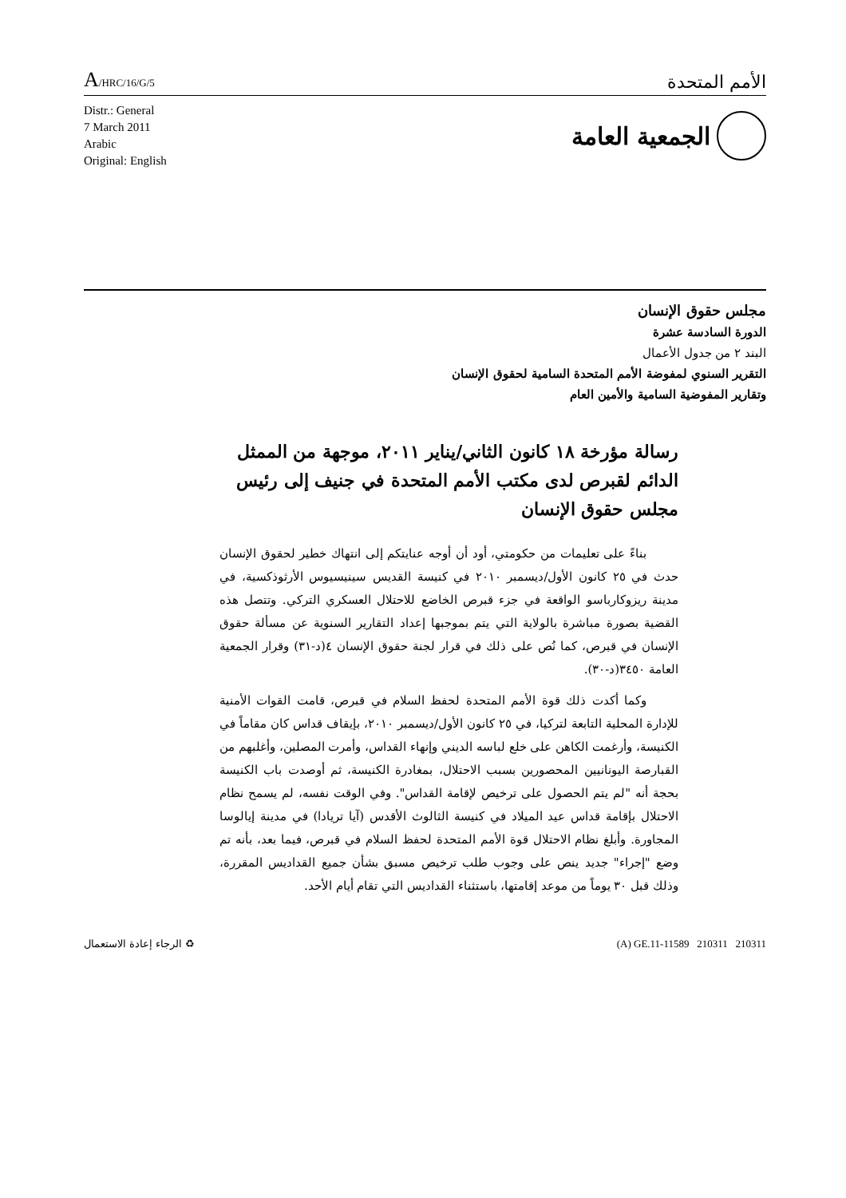A/HRC/16/G/5
الأمم المتحدة
Distr.: General
7 March 2011
Arabic
Original: English
الجمعية العامة
مجلس حقوق الإنسان
الدورة السادسة عشرة
البند ٢ من جدول الأعمال
التقرير السنوي لمفوضة الأمم المتحدة السامية لحقوق الإنسان
وتقارير المفوضية السامية والأمين العام
رسالة مؤرخة ١٨ كانون الثاني/يناير ٢٠١١، موجهة من الممثل الدائم لقبرص لدى مكتب الأمم المتحدة في جنيف إلى رئيس مجلس حقوق الإنسان
بناءً على تعليمات من حكومتي، أود أن أوجه عنايتكم إلى انتهاك خطير لحقوق الإنسان حدث في ٢٥ كانون الأول/ديسمبر ٢٠١٠ في كنيسة القديس سينيسيوس الأرثوذكسية، في مدينة ريزوكارباسو الواقعة في جزء قبرص الخاضع للاحتلال العسكري التركي. وتتصل هذه القضية بصورة مباشرة بالولاية التي يتم بموجبها إعداد التقارير السنوية عن مسألة حقوق الإنسان في قبرص، كما نُص على ذلك في قرار لجنة حقوق الإنسان ٤(د-٣١) وقرار الجمعية العامة ٣٤٥٠(د-٣٠).
وكما أكدت ذلك قوة الأمم المتحدة لحفظ السلام في قبرص، قامت القوات الأمنية للإدارة المحلية التابعة لتركيا، في ٢٥ كانون الأول/ديسمبر ٢٠١٠، بإيقاف قداس كان مقاماً في الكنيسة، وأرغمت الكاهن على خلع لباسه الديني وإنهاء القداس، وأمرت المصلين، وأغلبهم من القبارصة اليونانيين المحصورين بسبب الاحتلال، بمغادرة الكنيسة، ثم أوصدت باب الكنيسة بحجة أنه "لم يتم الحصول على ترخيص لإقامة القداس". وفي الوقت نفسه، لم يسمح نظام الاحتلال بإقامة قداس عيد الميلاد في كنيسة الثالوث الأقدس (آيا تريادا) في مدينة إيالوسا المجاورة. وأبلغ نظام الاحتلال قوة الأمم المتحدة لحفظ السلام في قبرص، فيما بعد، بأنه تم وضع "إجراء" جديد ينص على وجوب طلب ترخيص مسبق بشأن جميع القداديس المقررة، وذلك قبل ٣٠ يوماً من موعد إقامتها، باستثناء القداديس التي تقام أيام الأحد.
♻ الرجاء إعادة الاستعمال (A) GE.11-11589 210311 210311